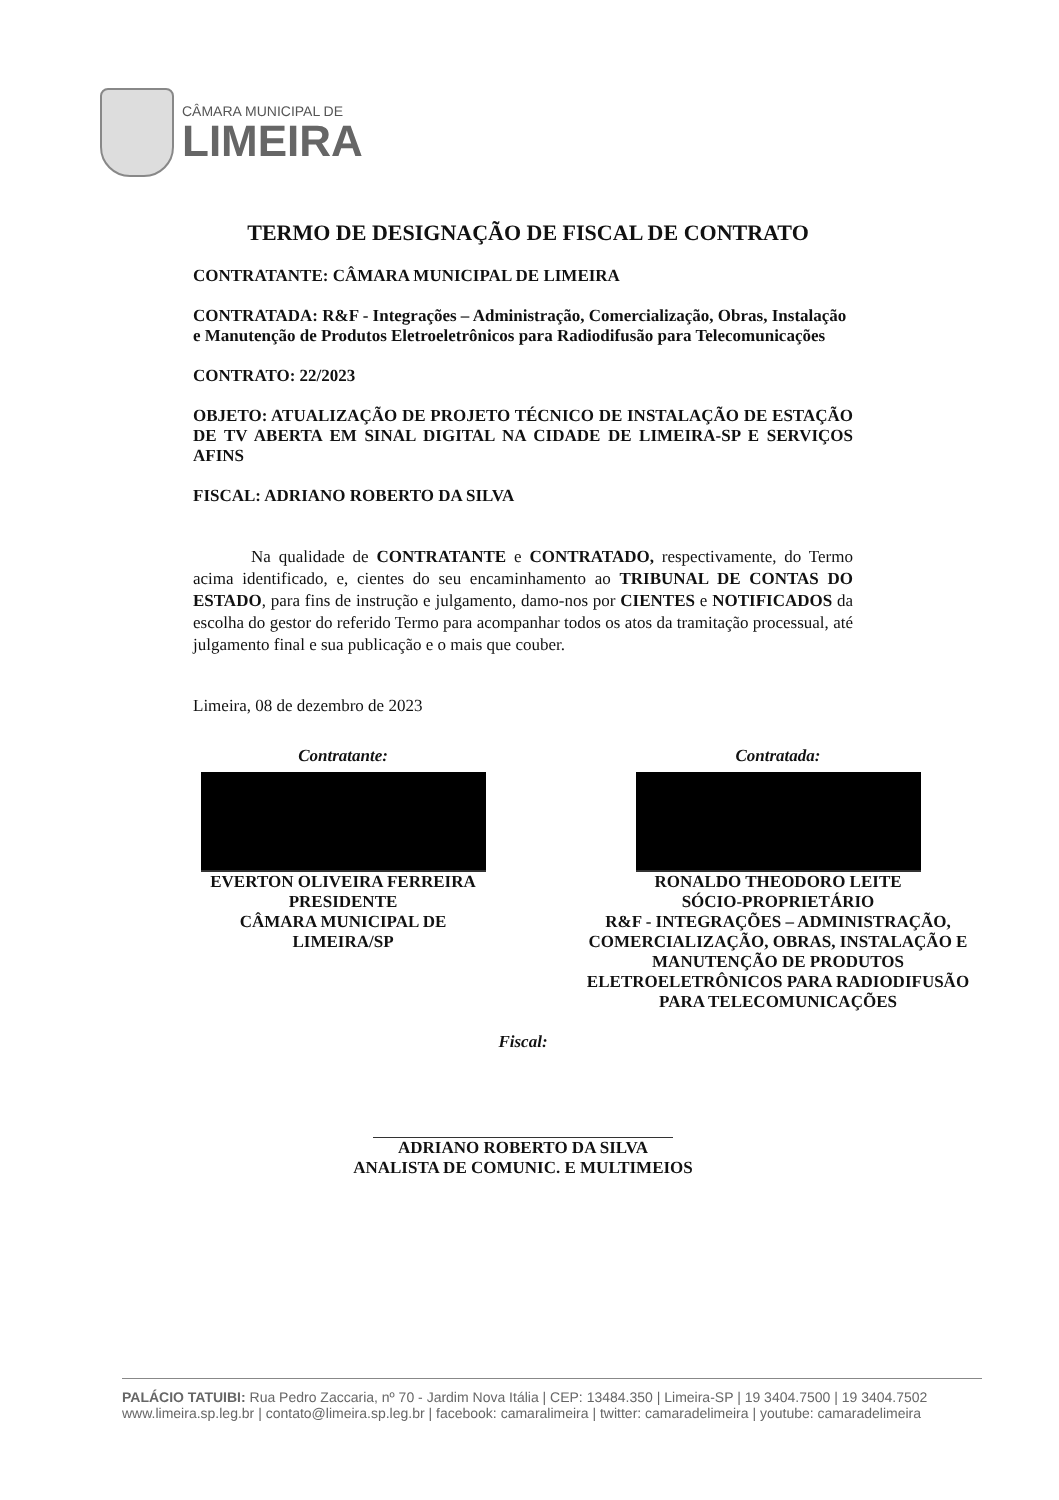CÂMARA MUNICIPAL DE
LIMEIRA
TERMO DE DESIGNAÇÃO DE FISCAL DE CONTRATO
CONTRATANTE: CÂMARA MUNICIPAL DE LIMEIRA
CONTRATADA: R&F - Integrações – Administração, Comercialização, Obras, Instalação e Manutenção de Produtos Eletroeletrônicos para Radiodifusão para Telecomunicações
CONTRATO: 22/2023
OBJETO: ATUALIZAÇÃO DE PROJETO TÉCNICO DE INSTALAÇÃO DE ESTAÇÃO DE TV ABERTA EM SINAL DIGITAL NA CIDADE DE LIMEIRA-SP E SERVIÇOS AFINS
FISCAL: ADRIANO ROBERTO DA SILVA
Na qualidade de CONTRATANTE e CONTRATADO, respectivamente, do Termo acima identificado, e, cientes do seu encaminhamento ao TRIBUNAL DE CONTAS DO ESTADO, para fins de instrução e julgamento, damo-nos por CIENTES e NOTIFICADOS da escolha do gestor do referido Termo para acompanhar todos os atos da tramitação processual, até julgamento final e sua publicação e o mais que couber.
Limeira, 08 de dezembro de 2023
Contratante:
EVERTON OLIVEIRA FERREIRA
PRESIDENTE
CÂMARA MUNICIPAL DE
LIMEIRA/SP
Contratada:
RONALDO THEODORO LEITE
SÓCIO-PROPRIETÁRIO
R&F - INTEGRAÇÕES – ADMINISTRAÇÃO, COMERCIALIZAÇÃO, OBRAS, INSTALAÇÃO E MANUTENÇÃO DE PRODUTOS ELETROELETRÔNICOS PARA RADIODIFUSÃO PARA TELECOMUNICAÇÕES
Fiscal:
ADRIANO ROBERTO DA SILVA
ANALISTA DE COMUNIC. E MULTIMEIOS
PALÁCIO TATUIBI: Rua Pedro Zaccaria, nº 70 - Jardim Nova Itália | CEP: 13484.350 | Limeira-SP | 19 3404.7500 | 19 3404.7502
www.limeira.sp.leg.br | contato@limeira.sp.leg.br | facebook: camaralimeira | twitter: camaradelimeira | youtube: camaradelimeira